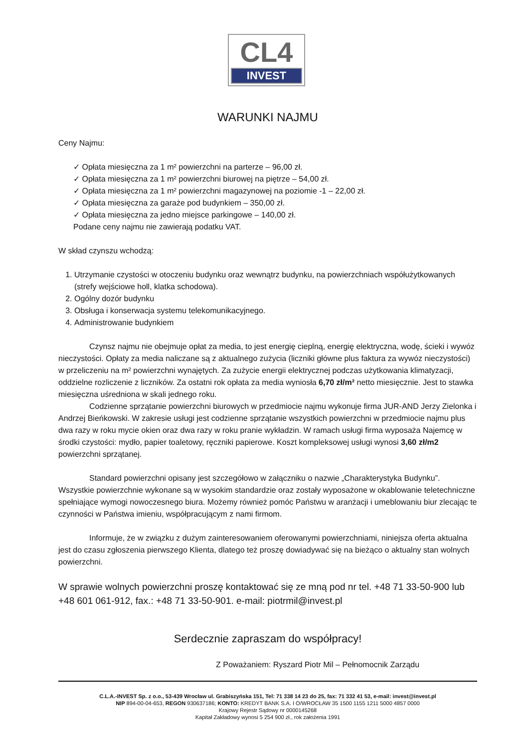CL4
INVEST
WARUNKI NAJMU
Ceny Najmu:
✓ Opłata miesięczna za 1 m² powierzchni na parterze – 96,00 zł.
✓ Opłata miesięczna za 1 m² powierzchni biurowej na piętrze – 54,00 zł.
✓ Opłata miesięczna za 1 m² powierzchni magazynowej na poziomie -1 – 22,00 zł.
✓ Opłata miesięczna za garaże pod budynkiem – 350,00 zł.
✓ Opłata miesięczna za jedno miejsce parkingowe – 140,00 zł.
Podane ceny najmu nie zawierają podatku VAT.
W skład czynszu wchodzą:
1. Utrzymanie czystości w otoczeniu budynku oraz wewnątrz budynku, na powierzchniach współużytkowanych (strefy wejściowe holl, klatka schodowa).
2. Ogólny dozór budynku
3. Obsługa i konserwacja systemu telekomunikacyjnego.
4. Administrowanie budynkiem
Czynsz najmu nie obejmuje opłat za media, to jest energię cieplną, energię elektryczna, wodę, ścieki i wywóz nieczystości. Opłaty za media naliczane są z aktualnego zużycia (liczniki główne plus faktura za wywóz nieczystości) w przeliczeniu na m² powierzchni wynajętych. Za zużycie energii elektrycznej podczas użytkowania klimatyzacji, oddzielne rozliczenie z liczników. Za ostatni rok opłata za media wyniosła 6,70 zł/m² netto miesięcznie. Jest to stawka miesięczna uśredniona w skali jednego roku.
Codzienne sprzątanie powierzchni biurowych w przedmiocie najmu wykonuje firma JUR-AND Jerzy Zielonka i Andrzej Bieńkowski. W zakresie usługi jest codzienne sprzątanie wszystkich powierzchni w przedmiocie najmu plus dwa razy w roku mycie okien oraz dwa razy w roku pranie wykładzin. W ramach usługi firma wyposaża Najemcę w środki czystości: mydło, papier toaletowy, ręczniki papierowe. Koszt kompleksowej usługi wynosi 3,60 zł/m2 powierzchni sprzątanej.
Standard powierzchni opisany jest szczegółowo w załączniku o nazwie „Charakterystyka Budynku”. Wszystkie powierzchnie wykonane są w wysokim standardzie oraz zostały wyposażone w okablowanie teletechniczne spełniające wymogi nowoczesnego biura. Możemy również pomóc Państwu w aranżacji i umeblowaniu biur zlecając te czynności w Państwa imieniu, współpracującym z nami firmom.
Informuje, że w związku z dużym zainteresowaniem oferowanymi powierzchniami, niniejsza oferta aktualna jest do czasu zgłoszenia pierwszego Klienta, dlatego też proszę dowiadywać się na bieżąco o aktualny stan wolnych powierzchni.
W sprawie wolnych powierzchni proszę kontaktować się ze mną pod nr tel. +48 71 33-50-900 lub +48 601 061-912, fax.: +48 71 33-50-901. e-mail: piotrmil@invest.pl
Serdecznie zapraszam do współpracy!
Z Poważaniem: Ryszard Piotr Mil – Pełnomocnik Zarządu
C.L.A.-INVEST Sp. z o.o., 53-439 Wrocław ul. Grabiszyńska 151, Tel: 71 338 14 23 do 25, fax: 71 332 41 53, e-mail: invest@invest.pl
NIP 894-00-04-653, REGON 930637186; KONTO: KREDYT BANK S.A. I O/WROCŁAW 35 1500 1155 1211 5000 4857 0000
Krajowy Rejestr Sądowy nr 0000145268
Kapitał Zakładowy wynosi 5 254 900 zł., rok założenia 1991